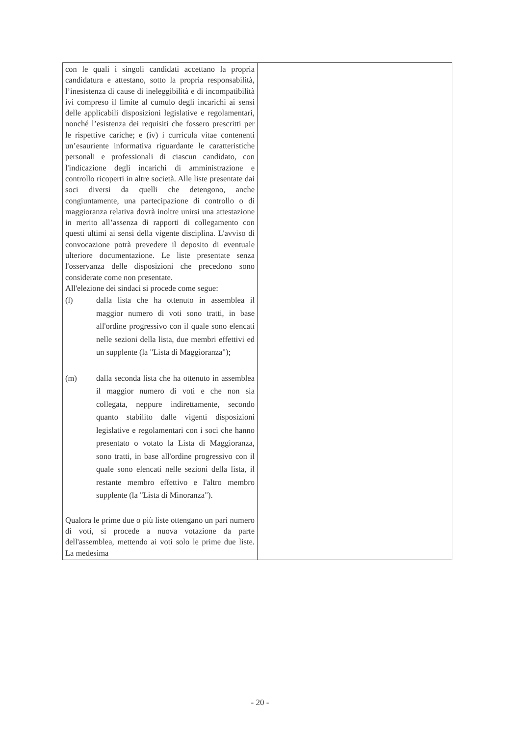| con le quali i singoli candidati accettano la propria candidatura e attestano, sotto la propria responsabilità, l’inesistenza di cause di ineleggibilità e di incompatibilità ivi compreso il limite al cumulo degli incarichi ai sensi delle applicabili disposizioni legislative e regolamentari, nonché l’esistenza dei requisiti che fossero prescritti per le rispettive cariche; e (iv) i curricula vitae contenenti un’esauriente informativa riguardante le caratteristiche personali e professionali di ciascun candidato, con l'indicazione degli incarichi di amministrazione e controllo ricoperti in altre società. Alle liste presentate dai soci diversi da quelli che detengono, anche congiuntamente, una partecipazione di controllo o di maggioranza relativa dovrà inoltre unirsi una attestazione in merito all’assenza di rapporti di collegamento con questi ultimi ai sensi della vigente disciplina. L'avviso di convocazione potrà prevedere il deposito di eventuale ulteriore documentazione. Le liste presentate senza l'osservanza delle disposizioni che precedono sono considerate come non presentate. All'elezione dei sindaci si procede come segue: (l) dalla lista che ha ottenuto in assemblea il maggior numero di voti sono tratti, in base all'ordine progressivo con il quale sono elencati nelle sezioni della lista, due membri effettivi ed un supplente (la "Lista di Maggioranza"); (m) dalla seconda lista che ha ottenuto in assemblea il maggior numero di voti e che non sia collegata, neppure indirettamente, secondo quanto stabilito dalle vigenti disposizioni legislative e regolamentari con i soci che hanno presentato o votato la Lista di Maggioranza, sono tratti, in base all'ordine progressivo con il quale sono elencati nelle sezioni della lista, il restante membro effettivo e l'altro membro supplente (la "Lista di Minoranza"). Qualora le prime due o più liste ottengano un pari numero di voti, si procede a nuova votazione da parte dell'assemblea, mettendo ai voti solo le prime due liste. La medesima | |
- 20 -